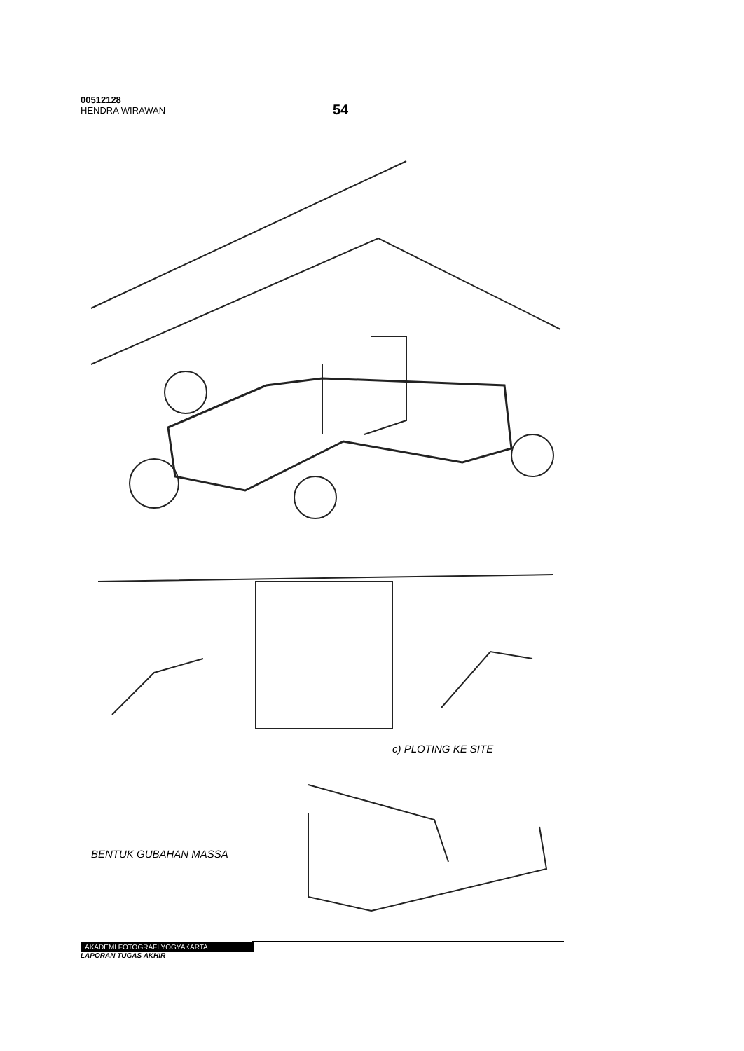00512128
HENDRA WIRAWAN
54
c) PLOTING KE SITE
BENTUK GUBAHAN MASSA
AKADEMI FOTOGRAFI YOGYAKARTA
LAPORAN TUGAS AKHIR